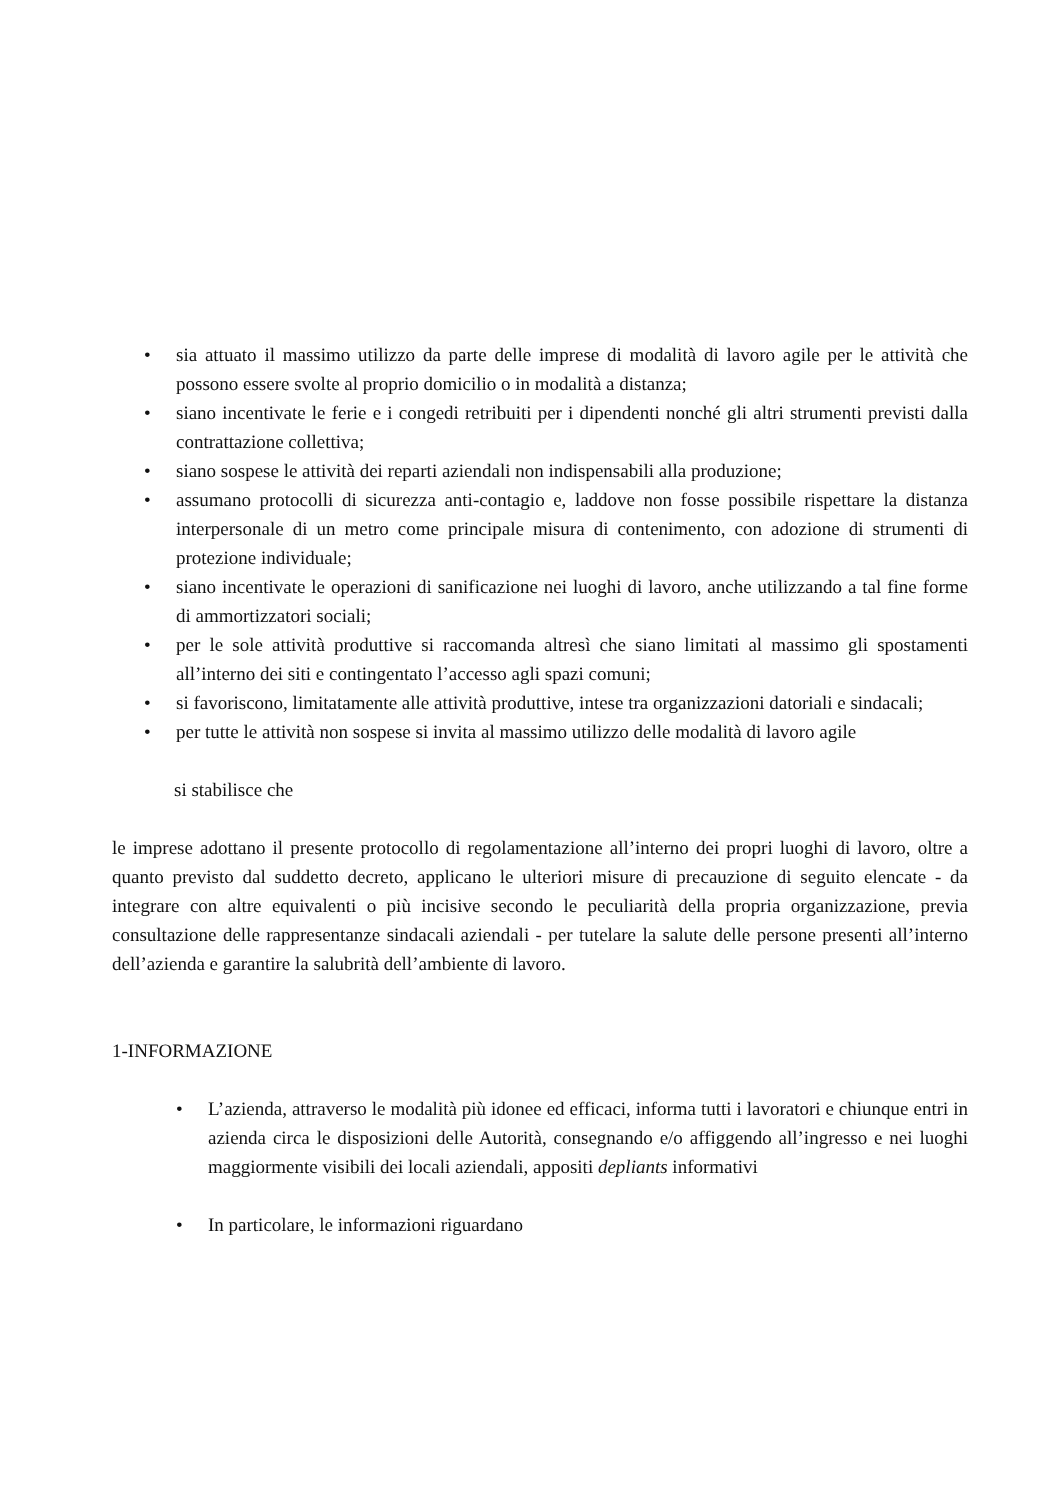• sia attuato il massimo utilizzo da parte delle imprese di modalità di lavoro agile per le attività che possono essere svolte al proprio domicilio o in modalità a distanza;
• siano incentivate le ferie e i congedi retribuiti per i dipendenti nonché gli altri strumenti previsti dalla contrattazione collettiva;
• siano sospese le attività dei reparti aziendali non indispensabili alla produzione;
• assumano protocolli di sicurezza anti-contagio e, laddove non fosse possibile rispettare la distanza interpersonale di un metro come principale misura di contenimento, con adozione di strumenti di protezione individuale;
• siano incentivate le operazioni di sanificazione nei luoghi di lavoro, anche utilizzando a tal fine forme di ammortizzatori sociali;
• per le sole attività produttive si raccomanda altresì che siano limitati al massimo gli spostamenti all’interno dei siti e contingentato l’accesso agli spazi comuni;
• si favoriscono, limitatamente alle attività produttive, intese tra organizzazioni datoriali e sindacali;
• per tutte le attività non sospese si invita al massimo utilizzo delle modalità di lavoro agile
si stabilisce che
le imprese adottano il presente protocollo di regolamentazione all’interno dei propri luoghi di lavoro, oltre a quanto previsto dal suddetto decreto, applicano le ulteriori misure di precauzione di seguito elencate - da integrare con altre equivalenti o più incisive secondo le peculiarità della propria organizzazione, previa consultazione delle rappresentanze sindacali aziendali - per tutelare la salute delle persone presenti all’interno dell’azienda e garantire la salubrità dell’ambiente di lavoro.
1-INFORMAZIONE
• L’azienda, attraverso le modalità più idonee ed efficaci, informa tutti i lavoratori e chiunque entri in azienda circa le disposizioni delle Autorità, consegnando e/o affiggendo all’ingresso e nei luoghi maggiormente visibili dei locali aziendali, appositi depliants informativi
• In particolare, le informazioni riguardano